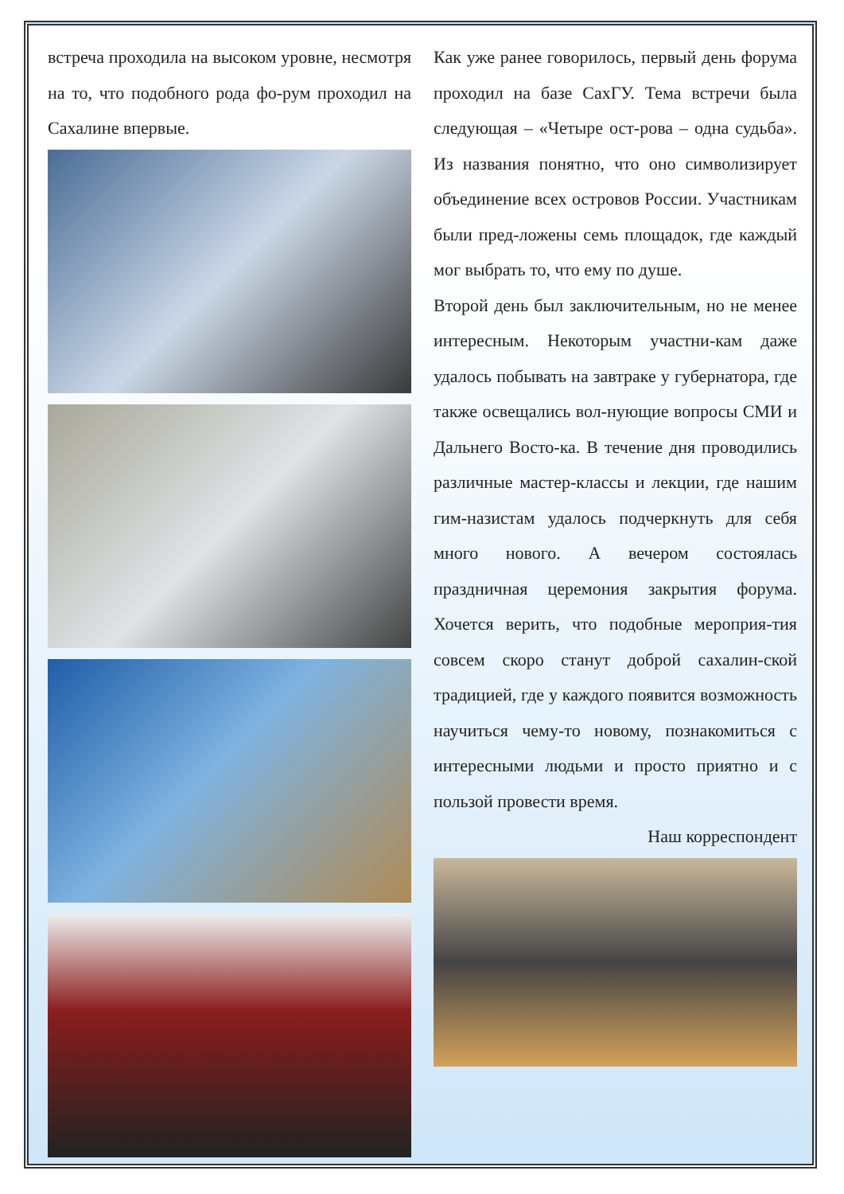встреча проходила на высоком уровне, несмотря на то, что подобного рода фо-рум проходил на Сахалине впервые.
Как уже ранее говорилось, первый день форума проходил на базе СахГУ. Тема встречи была следующая – «Четыре ост-рова – одна судьба». Из названия понятно, что оно символизирует объединение всех островов России. Участникам были пред-ложены семь площадок, где каждый мог выбрать то, что ему по душе.
Второй день был заключительным, но не менее интересным. Некоторым участни-кам даже удалось побывать на завтраке у губернатора, где также освещались вол-нующие вопросы СМИ и Дальнего Восто-ка. В течение дня проводились различные мастер-классы и лекции, где нашим гим-назистам удалось подчеркнуть для себя много нового. А вечером состоялась праздничная церемония закрытия форума. Хочется верить, что подобные мероприя-тия совсем скоро станут доброй сахалин-ской традицией, где у каждого появится возможность научиться чему-то новому, познакомиться с интересными людьми и просто приятно и с пользой провести время.
Наш корреспондент